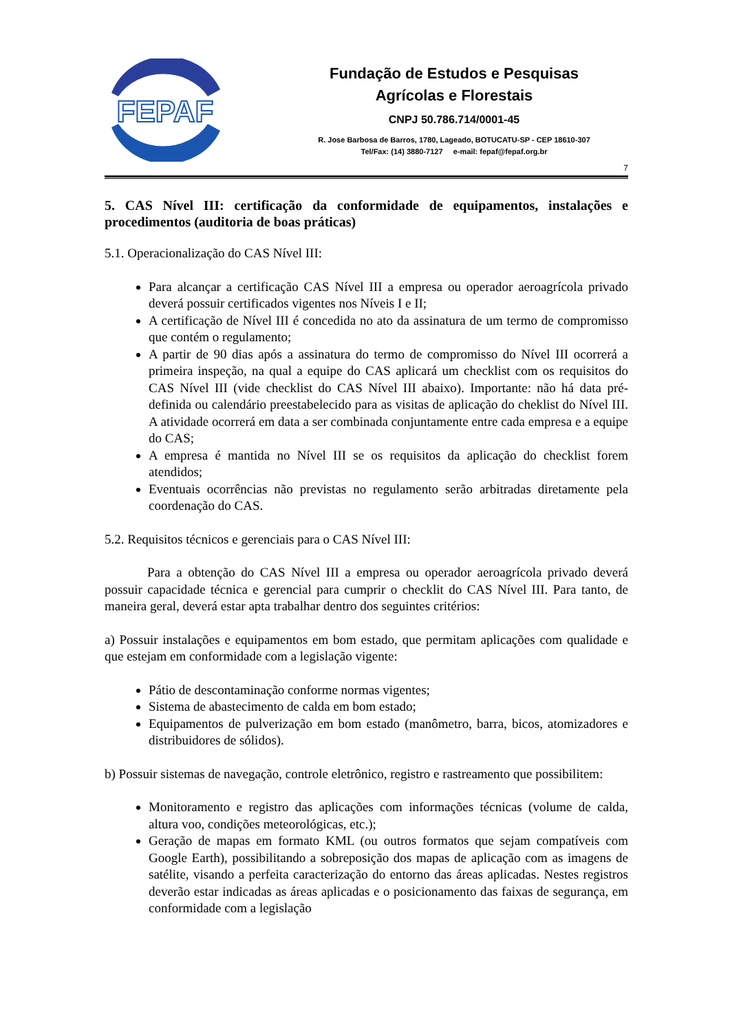FEPAF
Fundação de Estudos e Pesquisas
Agrícolas e Florestais
CNPJ 50.786.714/0001-45
R. Jose Barbosa de Barros, 1780, Lageado, BOTUCATU-SP - CEP 18610-307
Tel/Fax: (14) 3880-7127 e-mail: fepaf@fepaf.org.br
7
5. CAS Nível III: certificação da conformidade de equipamentos, instalações e procedimentos (auditoria de boas práticas)
5.1. Operacionalização do CAS Nível III:
Para alcançar a certificação CAS Nível III a empresa ou operador aeroagrícola privado deverá possuir certificados vigentes nos Níveis I e II;
A certificação de Nível III é concedida no ato da assinatura de um termo de compromisso que contém o regulamento;
A partir de 90 dias após a assinatura do termo de compromisso do Nível III ocorrerá a primeira inspeção, na qual a equipe do CAS aplicará um checklist com os requisitos do CAS Nível III (vide checklist do CAS Nível III abaixo). Importante: não há data pré-definida ou calendário preestabelecido para as visitas de aplicação do cheklist do Nível III. A atividade ocorrerá em data a ser combinada conjuntamente entre cada empresa e a equipe do CAS;
A empresa é mantida no Nível III se os requisitos da aplicação do checklist forem atendidos;
Eventuais ocorrências não previstas no regulamento serão arbitradas diretamente pela coordenação do CAS.
5.2. Requisitos técnicos e gerenciais para o CAS Nível III:
Para a obtenção do CAS Nível III a empresa ou operador aeroagrícola privado deverá possuir capacidade técnica e gerencial para cumprir o checklit do CAS Nível III. Para tanto, de maneira geral, deverá estar apta trabalhar dentro dos seguintes critérios:
a) Possuir instalações e equipamentos em bom estado, que permitam aplicações com qualidade e que estejam em conformidade com a legislação vigente:
Pátio de descontaminação conforme normas vigentes;
Sistema de abastecimento de calda em bom estado;
Equipamentos de pulverização em bom estado (manômetro, barra, bicos, atomizadores e distribuidores de sólidos).
b) Possuir sistemas de navegação, controle eletrônico, registro e rastreamento que possibilitem:
Monitoramento e registro das aplicações com informações técnicas (volume de calda, altura voo, condições meteorológicas, etc.);
Geração de mapas em formato KML (ou outros formatos que sejam compatíveis com Google Earth), possibilitando a sobreposição dos mapas de aplicação com as imagens de satélite, visando a perfeita caracterização do entorno das áreas aplicadas. Nestes registros deverão estar indicadas as áreas aplicadas e o posicionamento das faixas de segurança, em conformidade com a legislação